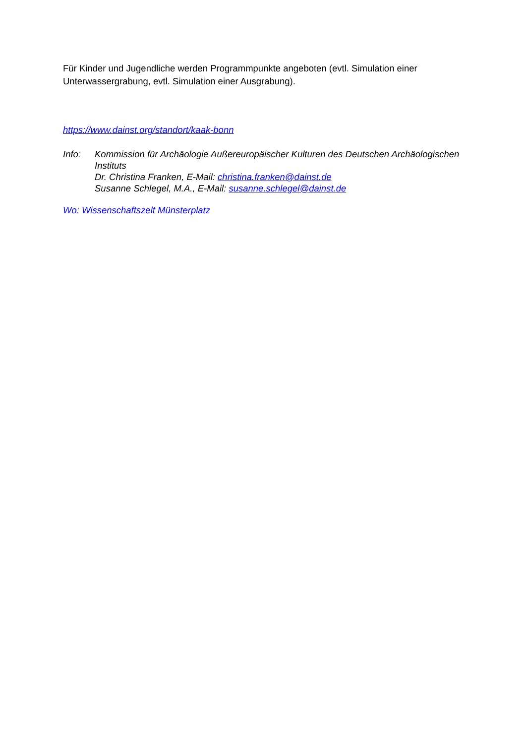Für Kinder und Jugendliche werden Programmpunkte angeboten (evtl. Simulation einer Unterwassergrabung, evtl. Simulation einer Ausgrabung).
https://www.dainst.org/standort/kaak-bonn
Info: Kommission für Archäologie Außereuropäischer Kulturen des Deutschen Archäologischen Instituts
Dr. Christina Franken, E-Mail: christina.franken@dainst.de
Susanne Schlegel, M.A., E-Mail: susanne.schlegel@dainst.de
Wo: Wissenschaftszelt Münsterplatz